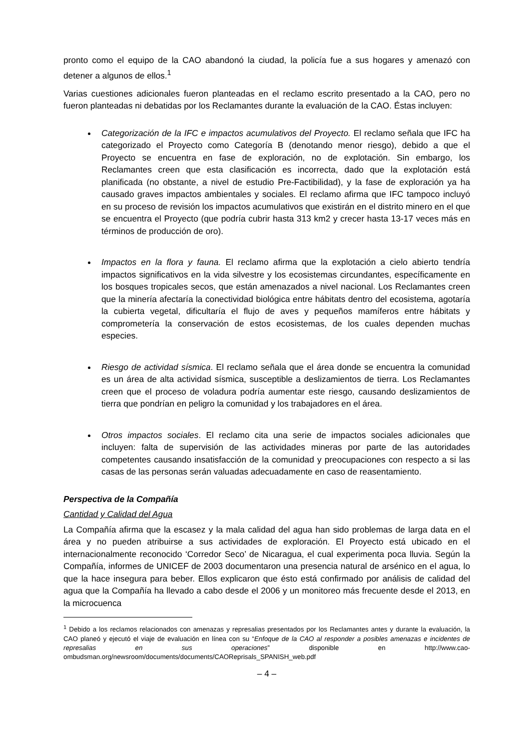pronto como el equipo de la CAO abandonó la ciudad, la policía fue a sus hogares y amenazó con detener a algunos de ellos.<sup>1</sup>
Varias cuestiones adicionales fueron planteadas en el reclamo escrito presentado a la CAO, pero no fueron planteadas ni debatidas por los Reclamantes durante la evaluación de la CAO. Éstas incluyen:
Categorización de la IFC e impactos acumulativos del Proyecto. El reclamo señala que IFC ha categorizado el Proyecto como Categoría B (denotando menor riesgo), debido a que el Proyecto se encuentra en fase de exploración, no de explotación. Sin embargo, los Reclamantes creen que esta clasificación es incorrecta, dado que la explotación está planificada (no obstante, a nivel de estudio Pre-Factibilidad), y la fase de exploración ya ha causado graves impactos ambientales y sociales. El reclamo afirma que IFC tampoco incluyó en su proceso de revisión los impactos acumulativos que existirán en el distrito minero en el que se encuentra el Proyecto (que podría cubrir hasta 313 km2 y crecer hasta 13-17 veces más en términos de producción de oro).
Impactos en la flora y fauna. El reclamo afirma que la explotación a cielo abierto tendría impactos significativos en la vida silvestre y los ecosistemas circundantes, específicamente en los bosques tropicales secos, que están amenazados a nivel nacional. Los Reclamantes creen que la minería afectaría la conectividad biológica entre hábitats dentro del ecosistema, agotaría la cubierta vegetal, dificultaría el flujo de aves y pequeños mamíferos entre hábitats y comprometería la conservación de estos ecosistemas, de los cuales dependen muchas especies.
Riesgo de actividad sísmica. El reclamo señala que el área donde se encuentra la comunidad es un área de alta actividad sísmica, susceptible a deslizamientos de tierra. Los Reclamantes creen que el proceso de voladura podría aumentar este riesgo, causando deslizamientos de tierra que pondrían en peligro la comunidad y los trabajadores en el área.
Otros impactos sociales. El reclamo cita una serie de impactos sociales adicionales que incluyen: falta de supervisión de las actividades mineras por parte de las autoridades competentes causando insatisfacción de la comunidad y preocupaciones con respecto a si las casas de las personas serán valuadas adecuadamente en caso de reasentamiento.
Perspectiva de la Compañía
Cantidad y Calidad del Agua
La Compañía afirma que la escasez y la mala calidad del agua han sido problemas de larga data en el área y no pueden atribuirse a sus actividades de exploración. El Proyecto está ubicado en el internacionalmente reconocido ‘Corredor Seco’ de Nicaragua, el cual experimenta poca lluvia. Según la Compañía, informes de UNICEF de 2003 documentaron una presencia natural de arsénico en el agua, lo que la hace insegura para beber. Ellos explicaron que ésto está confirmado por análisis de calidad del agua que la Compañía ha llevado a cabo desde el 2006 y un monitoreo más frecuente desde el 2013, en la microcuenca
<sup>1</sup> Debido a los reclamos relacionados con amenazas y represalias presentados por los Reclamantes antes y durante la evaluación, la CAO planeó y ejecutó el viaje de evaluación en línea con su “Enfoque de la CAO al responder a posibles amenazas e incidentes de represalias en sus operaciones” disponible en http://www.cao-ombudsman.org/newsroom/documents/documents/CAOReprisals_SPANISH_web.pdf
– 4 –